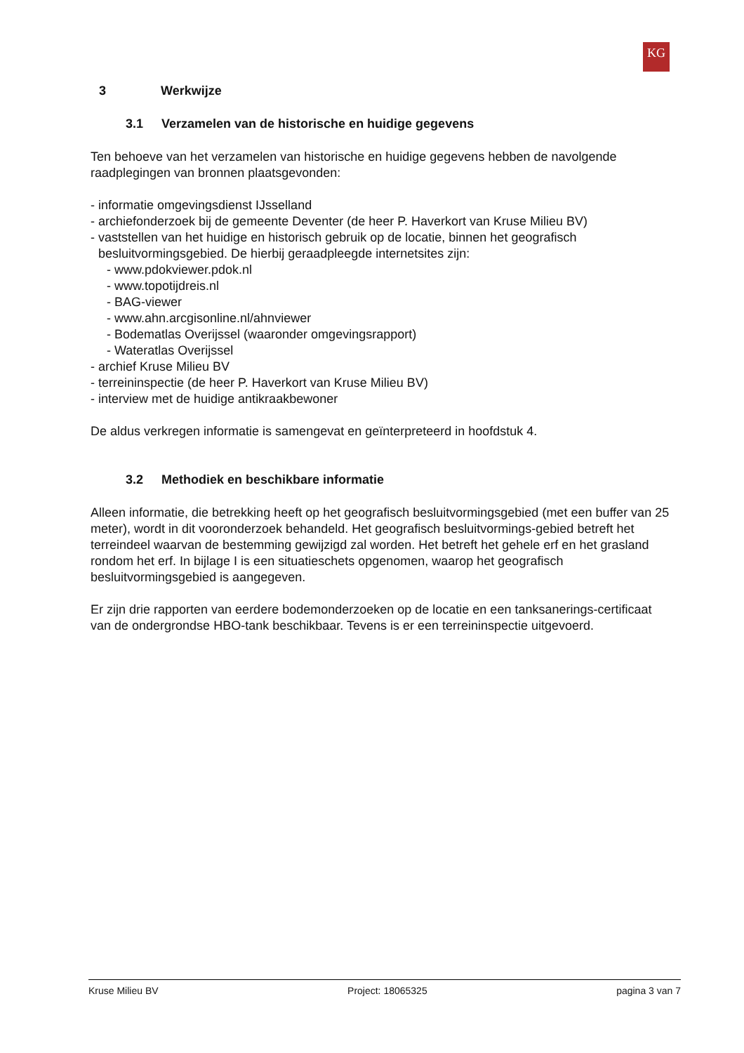KG
3 Werkwijze
3.1 Verzamelen van de historische en huidige gegevens
Ten behoeve van het verzamelen van historische en huidige gegevens hebben de navolgende raadplegingen van bronnen plaatsgevonden:
- informatie omgevingsdienst IJsselland
- archiefonderzoek bij de gemeente Deventer (de heer P. Haverkort van Kruse Milieu BV)
- vaststellen van het huidige en historisch gebruik op de locatie, binnen het geografisch besluitvormingsgebied. De hierbij geraadpleegde internetsites zijn:
- www.pdokviewer.pdok.nl
- www.topotijdreis.nl
- BAG-viewer
- www.ahn.arcgisonline.nl/ahnviewer
- Bodematlas Overijssel (waaronder omgevingsrapport)
- Wateratlas Overijssel
- archief Kruse Milieu BV
- terreininspectie (de heer P. Haverkort van Kruse Milieu BV)
- interview met de huidige antikraakbewoner
De aldus verkregen informatie is samengevat en geïnterpreteerd in hoofdstuk 4.
3.2 Methodiek en beschikbare informatie
Alleen informatie, die betrekking heeft op het geografisch besluitvormingsgebied (met een buffer van 25 meter), wordt in dit vooronderzoek behandeld. Het geografisch besluitvormings-gebied betreft het terreindeel waarvan de bestemming gewijzigd zal worden. Het betreft het gehele erf en het grasland rondom het erf. In bijlage I is een situatieschets opgenomen, waarop het geografisch besluitvormingsgebied is aangegeven.
Er zijn drie rapporten van eerdere bodemonderzoeken op de locatie en een tanksanerings-certificaat van de ondergrondse HBO-tank beschikbaar. Tevens is er een terreininspectie uitgevoerd.
Kruse Milieu BV Project: 18065325 pagina 3 van 7